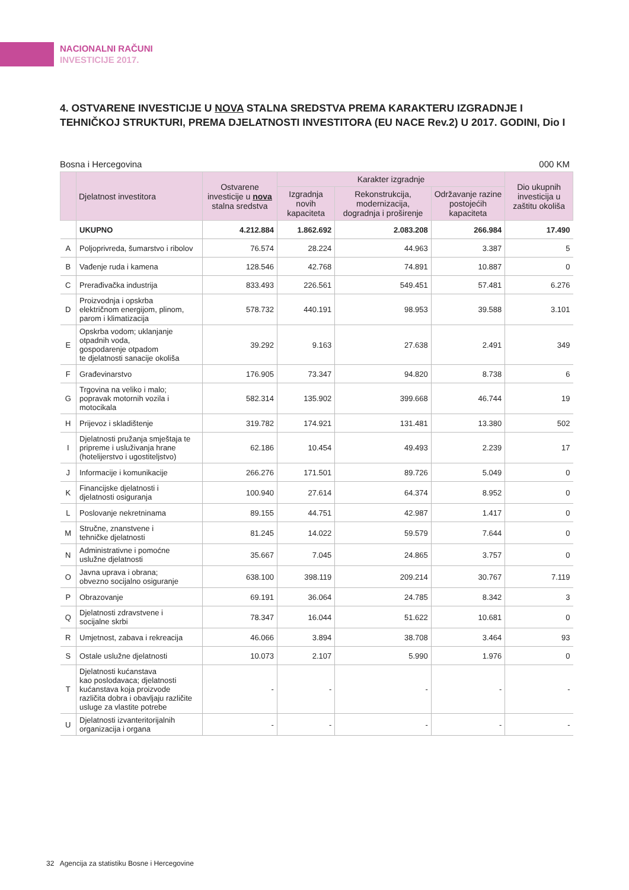NACIONALNI RAČUNI
INVESTICIJE 2017.
4. OSTVARENE INVESTICIJE U NOVA STALNA SREDSTVA PREMA KARAKTERU IZGRADNJE I TEHNIČKOJ STRUKTURI, PREMA DJELATNOSTI INVESTITORA (EU NACE Rev.2) U 2017. GODINI, Dio I
Bosna i Hercegovina 000 KM
| | Djelatnost investitora | Ostvarene investicije u nova stalna sredstva | Karakter izgradnje | | | Dio ukupnih investicija u zaštitu okoliša |
| --- | --- | --- | --- | --- | --- | --- |
| | | | Izgradnja novih kapaciteta | Rekonstrukcija, modernizacija, dogradnja i proširenje | Održavanje razine postojećih kapaciteta | |
| | UKUPNO | 4.212.884 | 1.862.692 | 2.083.208 | 266.984 | 17.490 |
| A | Poljoprivreda, šumarstvo i ribolov | 76.574 | 28.224 | 44.963 | 3.387 | 5 |
| B | Vađenje ruda i kamena | 128.546 | 42.768 | 74.891 | 10.887 | 0 |
| C | Prerađivačka industrija | 833.493 | 226.561 | 549.451 | 57.481 | 6.276 |
| D | Proizvodnja i opskrba električnom energijom, plinom, parom i klimatizacija | 578.732 | 440.191 | 98.953 | 39.588 | 3.101 |
| E | Opskrba vodom; uklanjanje otpadnih voda, gospodarenje otpadom te djelatnosti sanacije okoliša | 39.292 | 9.163 | 27.638 | 2.491 | 349 |
| F | Građevinarstvo | 176.905 | 73.347 | 94.820 | 8.738 | 6 |
| G | Trgovina na veliko i malo; popravak motornih vozila i motocikala | 582.314 | 135.902 | 399.668 | 46.744 | 19 |
| H | Prijevoz i skladištenje | 319.782 | 174.921 | 131.481 | 13.380 | 502 |
| I | Djelatnosti pružanja smještaja te pripreme i usluživanja hrane (hotelijerstvo i ugostiteljstvo) | 62.186 | 10.454 | 49.493 | 2.239 | 17 |
| J | Informacije i komunikacije | 266.276 | 171.501 | 89.726 | 5.049 | 0 |
| K | Financijske djelatnosti i djelatnosti osiguranja | 100.940 | 27.614 | 64.374 | 8.952 | 0 |
| L | Poslovanje nekretninama | 89.155 | 44.751 | 42.987 | 1.417 | 0 |
| M | Stručne, znanstvene i tehničke djelatnosti | 81.245 | 14.022 | 59.579 | 7.644 | 0 |
| N | Administrativne i pomoćne uslužne djelatnosti | 35.667 | 7.045 | 24.865 | 3.757 | 0 |
| O | Javna uprava i obrana; obvezno socijalno osiguranje | 638.100 | 398.119 | 209.214 | 30.767 | 7.119 |
| P | Obrazovanje | 69.191 | 36.064 | 24.785 | 8.342 | 3 |
| Q | Djelatnosti zdravstvene i socijalne skrbi | 78.347 | 16.044 | 51.622 | 10.681 | 0 |
| R | Umjetnost, zabava i rekreacija | 46.066 | 3.894 | 38.708 | 3.464 | 93 |
| S | Ostale uslužne djelatnosti | 10.073 | 2.107 | 5.990 | 1.976 | 0 |
| T | Djelatnosti kućanstava kao poslodavaca; djelatnosti kućanstava koja proizvode različita dobra i obavljaju različite usluge za vlastite potrebe | - | - | - | - | - |
| U | Djelatnosti izvanteritorijalnih organizacija i organa | - | - | - | - | - |
32 Agencija za statistiku Bosne i Hercegovine